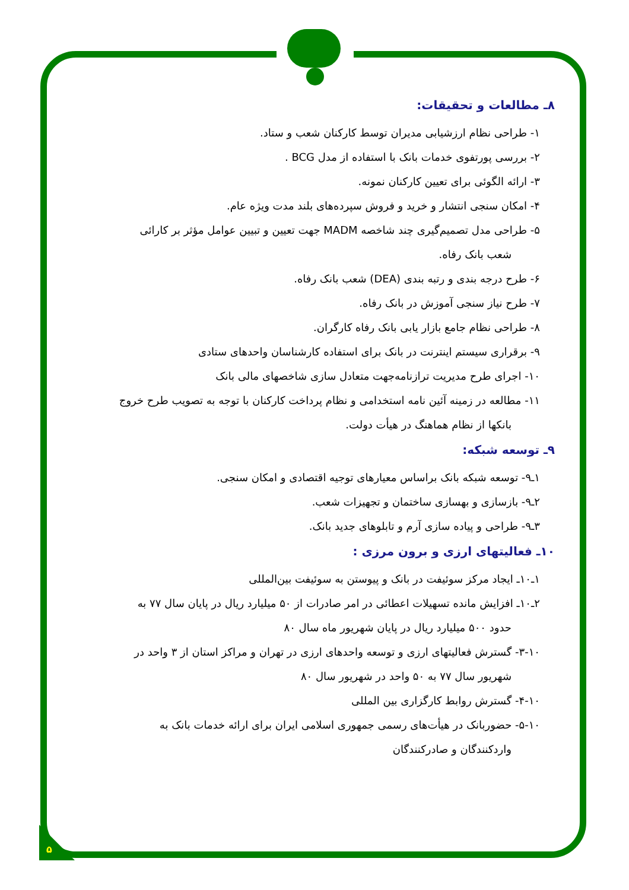۸ـ مطالعات و تحقیقات:
۱- طراحی نظام ارزشیابی مدیران توسط کارکنان شعب و ستاد.
۲- بررسی پورتفوی خدمات بانک با استفاده از مدل BCG .
۳- ارائه الگوئی برای تعیین کارکنان نمونه.
۴- امکان سنجی انتشار و خرید و فروش سپرده‌های بلند مدت ویژه عام.
۵- طراحی مدل تصمیم‌گیری چند شاخصه MADM جهت تعیین و تبیین عوامل مؤثر بر کارائی
شعب بانک رفاه.
۶- طرح درجه بندی و رتبه بندی (DEA) شعب بانک رفاه.
۷- طرح نیاز سنجی آموزش در بانک رفاه.
۸- طراحی نظام جامع بازار یابی بانک رفاه کارگران.
۹- برقراری سیستم اینترنت در بانک برای استفاده کارشناسان واحدهای ستادی
۱۰- اجرای طرح مدیریت ترازنامه‌جهت متعادل سازی شاخصهای مالی بانک
۱۱- مطالعه در زمینه آئین نامه استخدامی و نظام پرداخت کارکنان با توجه به تصویب طرح خروج
بانکها از نظام هماهنگ در هیأت دولت.
۹ـ توسعه شبکه:
۱ـ۹- توسعه شبکه بانک براساس معیارهای توجیه اقتصادی و امکان سنجی.
۲ـ۹- بازسازی و بهسازی ساختمان و تجهیزات شعب.
۳ـ۹- طراحی و پیاده سازی آرم و تابلوهای جدید بانک.
۱۰ـ فعالیتهای ارزی و برون مرزی :
۱ـ۱۰ـ ایجاد مرکز سوئیفت در بانک و پیوستن به سوئیفت بین‌المللی
۲ـ۱۰ـ افزایش مانده تسهیلات اعطائی در امر صادرات از ۵۰ میلیارد ریال در پایان سال ۷۷ به
حدود ۵۰۰ میلیارد ریال در پایان شهریور ماه سال ۸۰
۳-۱۰- گسترش فعالیتهای ارزی و توسعه واحدهای ارزی در تهران و مراکز استان از ۳ واحد در
شهریور سال ۷۷ به ۵۰ واحد در شهریور سال ۸۰
۴-۱۰- گسترش روابط کارگزاری بین المللی
۵-۱۰- حضوربانک در هیأت‌های رسمی جمهوری اسلامی ایران برای ارائه خدمات بانک به
واردکنندگان و صادرکنندگان
۵